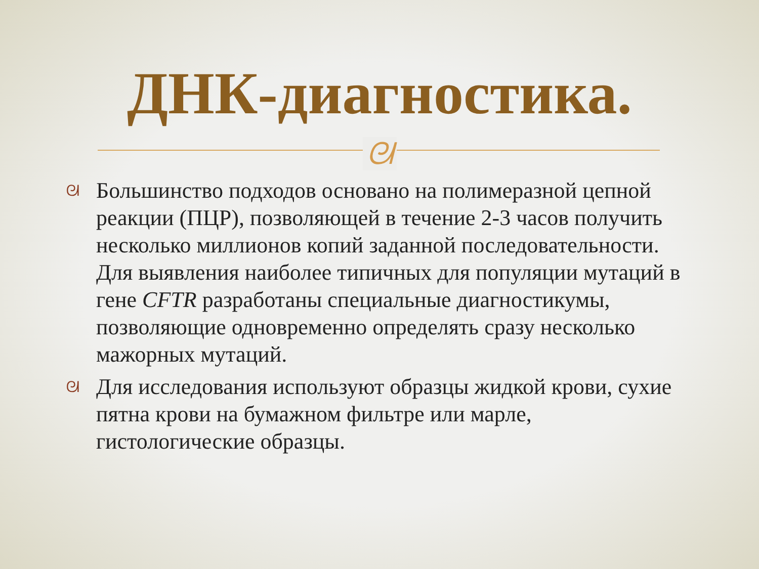ДНК-диагностика.
ᘛ
ᘛ Большинство подходов основано на полимеразной цепной реакции (ПЦР), позволяющей в течение 2-3 часов получить несколько миллионов копий заданной последовательности. Для выявления наиболее типичных для популяции мутаций в гене CFTR разработаны специальные диагностикумы, позволяющие одновременно определять сразу несколько мажорных мутаций.
ᘛ Для исследования используют образцы жидкой крови, сухие пятна крови на бумажном фильтре или марле, гистологические образцы.